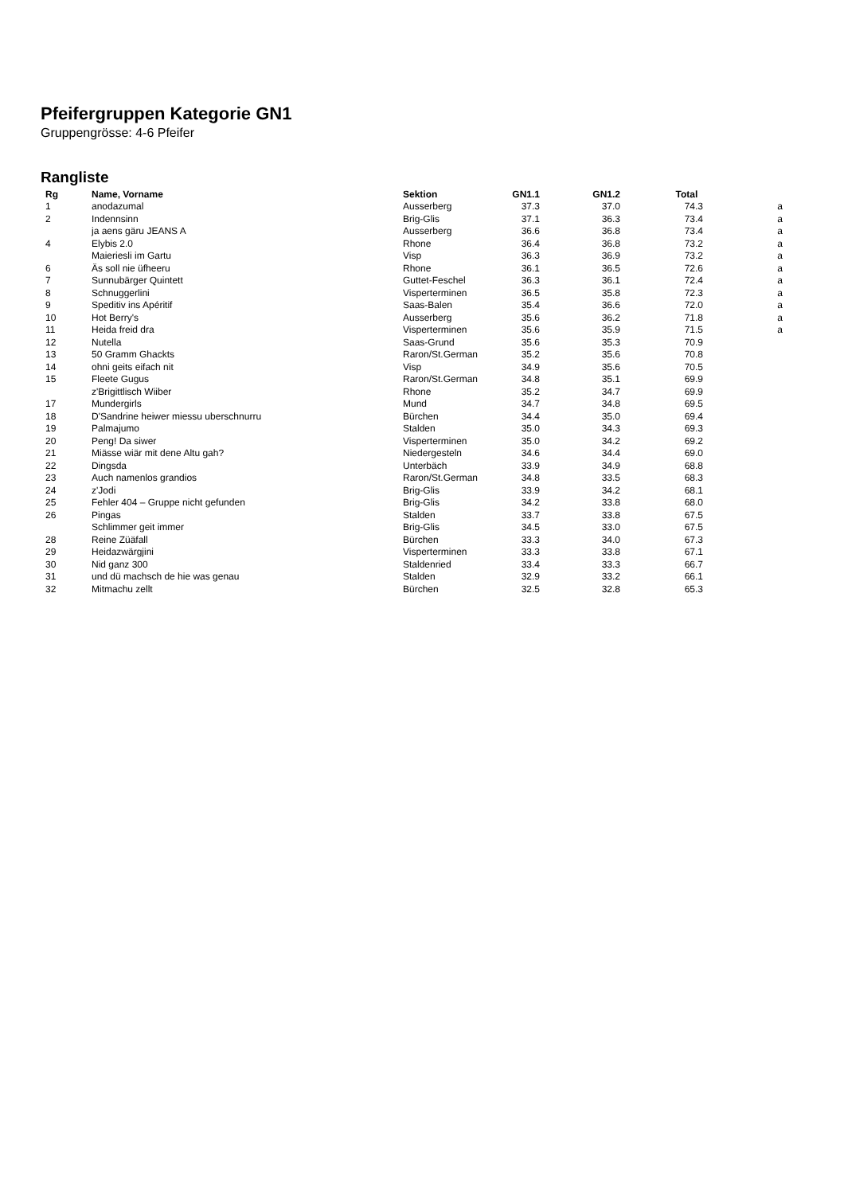Pfeifergruppen Kategorie GN1
Gruppengrösse: 4-6 Pfeifer
Rangliste
| Rg | Name, Vorname | Sektion | GN1.1 | GN1.2 | Total | |
| --- | --- | --- | --- | --- | --- | --- |
| 1 | anodazumal | Ausserberg | 37.3 | 37.0 | 74.3 | a |
| 2 | Indennsinn | Brig-Glis | 37.1 | 36.3 | 73.4 | a |
| | ja aens gäru JEANS A | Ausserberg | 36.6 | 36.8 | 73.4 | a |
| 4 | Elybis 2.0 | Rhone | 36.4 | 36.8 | 73.2 | a |
| | Maieriesli im Gartu | Visp | 36.3 | 36.9 | 73.2 | a |
| 6 | Äs soll nie üfheeru | Rhone | 36.1 | 36.5 | 72.6 | a |
| 7 | Sunnubärger Quintett | Guttet-Feschel | 36.3 | 36.1 | 72.4 | a |
| 8 | Schnuggerlini | Visperterminen | 36.5 | 35.8 | 72.3 | a |
| 9 | Speditiv ins Apéritif | Saas-Balen | 35.4 | 36.6 | 72.0 | a |
| 10 | Hot Berry's | Ausserberg | 35.6 | 36.2 | 71.8 | a |
| 11 | Heida freid dra | Visperterminen | 35.6 | 35.9 | 71.5 | a |
| 12 | Nutella | Saas-Grund | 35.6 | 35.3 | 70.9 | |
| 13 | 50 Gramm Ghackts | Raron/St.German | 35.2 | 35.6 | 70.8 | |
| 14 | ohni geits eifach nit | Visp | 34.9 | 35.6 | 70.5 | |
| 15 | Fleete Gugus | Raron/St.German | 34.8 | 35.1 | 69.9 | |
| | z'Brigittlisch Wiiber | Rhone | 35.2 | 34.7 | 69.9 | |
| 17 | Mundergirls | Mund | 34.7 | 34.8 | 69.5 | |
| 18 | D'Sandrine heiwer miessu uberschnurru | Bürchen | 34.4 | 35.0 | 69.4 | |
| 19 | Palmajumo | Stalden | 35.0 | 34.3 | 69.3 | |
| 20 | Peng! Da siwer | Visperterminen | 35.0 | 34.2 | 69.2 | |
| 21 | Miässe wiär mit dene Altu gah? | Niedergesteln | 34.6 | 34.4 | 69.0 | |
| 22 | Dingsda | Unterbäch | 33.9 | 34.9 | 68.8 | |
| 23 | Auch namenlos grandios | Raron/St.German | 34.8 | 33.5 | 68.3 | |
| 24 | z'Jodi | Brig-Glis | 33.9 | 34.2 | 68.1 | |
| 25 | Fehler 404 – Gruppe nicht gefunden | Brig-Glis | 34.2 | 33.8 | 68.0 | |
| 26 | Pingas | Stalden | 33.7 | 33.8 | 67.5 | |
| | Schlimmer geit immer | Brig-Glis | 34.5 | 33.0 | 67.5 | |
| 28 | Reine Züäfall | Bürchen | 33.3 | 34.0 | 67.3 | |
| 29 | Heidazwärgjini | Visperterminen | 33.3 | 33.8 | 67.1 | |
| 30 | Nid ganz 300 | Staldenried | 33.4 | 33.3 | 66.7 | |
| 31 | und dü machsch de hie was genau | Stalden | 32.9 | 33.2 | 66.1 | |
| 32 | Mitmachu zellt | Bürchen | 32.5 | 32.8 | 65.3 | |